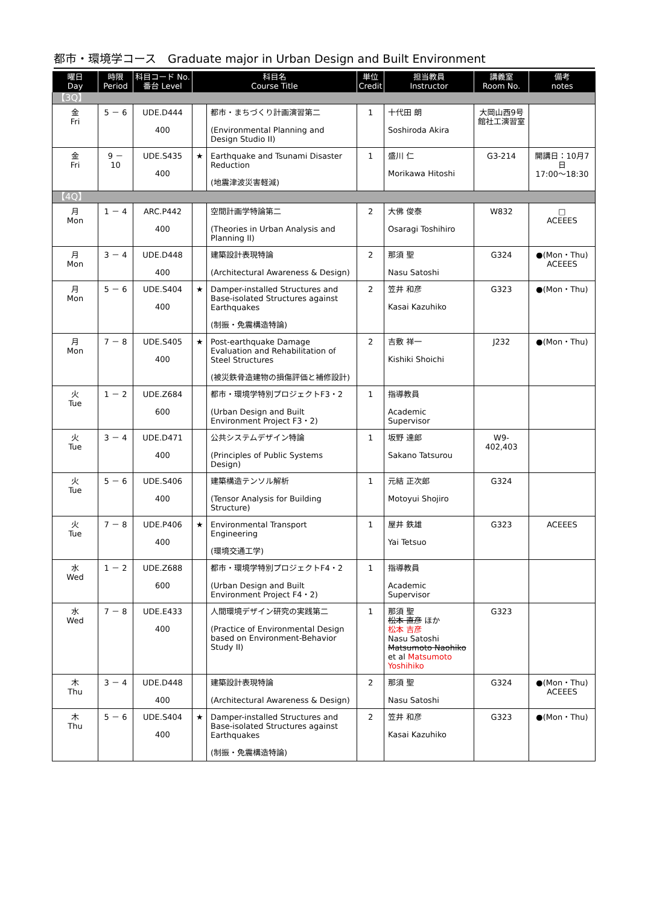都市・環境学コース　Graduate major in Urban Design and Built Environment
| 曜日 Day | 時限 Period | 科目コード No. 番台 Level | 科目名 Course Title | | 単位 Credit | 担当教員 Instructor | 講義室 Room No. | 備考 notes |
| --- | --- | --- | --- | --- | --- | --- | --- | --- |
| 【3Q】 | | | | | | | | |
| 金 Fri | 5 － 6 | UDE.D444 400 | | 都市・まちづくり計画演習第二 (Environmental Planning and Design Studio II) | 1 | 十代田 朗 Soshiroda Akira | 大岡山西9号館社工演習室 | |
| 金 Fri | 9 － 10 | UDE.S435 400 | ★ | Earthquake and Tsunami Disaster Reduction (地震津波災害軽減) | 1 | 盛川 仁 Morikawa Hitoshi | G3-214 | 開講日：10月7日 17:00～18:30 |
| 【4Q】 | | | | | | | | |
| 月 Mon | 1 － 4 | ARC.P442 400 | | 空間計画学特論第二 (Theories in Urban Analysis and Planning II) | 2 | 大佛 俊泰 Osaragi Toshihiro | W832 | □ ACEEES |
| 月 Mon | 3 － 4 | UDE.D448 400 | | 建築設計表現特論 (Architectural Awareness & Design) | 2 | 那須 聖 Nasu Satoshi | G324 | ●(Mon・Thu) ACEEES |
| 月 Mon | 5 － 6 | UDE.S404 400 | ★ | Damper-installed Structures and Base-isolated Structures against Earthquakes (制振・免震構造特論) | 2 | 笠井 和彦 Kasai Kazuhiko | G323 | ●(Mon・Thu) |
| 月 Mon | 7 － 8 | UDE.S405 400 | ★ | Post-earthquake Damage Evaluation and Rehabilitation of Steel Structures (被災鉄骨造建物の損傷評価と補修設計) | 2 | 吉敷 祥一 Kishiki Shoichi | J232 | ●(Mon・Thu) |
| 火 Tue | 1 － 2 | UDE.Z684 600 | | 都市・環境学特別プロジェクトF3・2 (Urban Design and Built Environment Project F3・2) | 1 | 指導教員 Academic Supervisor | | |
| 火 Tue | 3 － 4 | UDE.D471 400 | | 公共システムデザイン特論 (Principles of Public Systems Design) | 1 | 坂野 達郎 Sakano Tatsurou | W9-402,403 | |
| 火 Tue | 5 － 6 | UDE.S406 400 | | 建築構造テンソル解析 (Tensor Analysis for Building Structure) | 1 | 元結 正次郎 Motoyui Shojiro | G324 | |
| 火 Tue | 7 － 8 | UDE.P406 400 | ★ | Environmental Transport Engineering (環境交通工学) | 1 | 屋井 鉄雄 Yai Tetsuo | G323 | ACEEES |
| 水 Wed | 1 － 2 | UDE.Z688 600 | | 都市・環境学特別プロジェクトF4・2 (Urban Design and Built Environment Project F4・2) | 1 | 指導教員 Academic Supervisor | | |
| 水 Wed | 7 － 8 | UDE.E433 400 | | 人間環境デザイン研究の実践第二 (Practice of Environmental Design based on Environment-Behavior Study II) | 1 | 那須 聖 松本 直彦 ほか 松本 吉彦 Nasu Satoshi Matsumoto Naohiko et al Matsumoto Yoshihiko | G323 | |
| 木 Thu | 3 － 4 | UDE.D448 400 | | 建築設計表現特論 (Architectural Awareness & Design) | 2 | 那須 聖 Nasu Satoshi | G324 | ●(Mon・Thu) ACEEES |
| 木 Thu | 5 － 6 | UDE.S404 400 | ★ | Damper-installed Structures and Base-isolated Structures against Earthquakes (制振・免震構造特論) | 2 | 笠井 和彦 Kasai Kazuhiko | G323 | ●(Mon・Thu) |